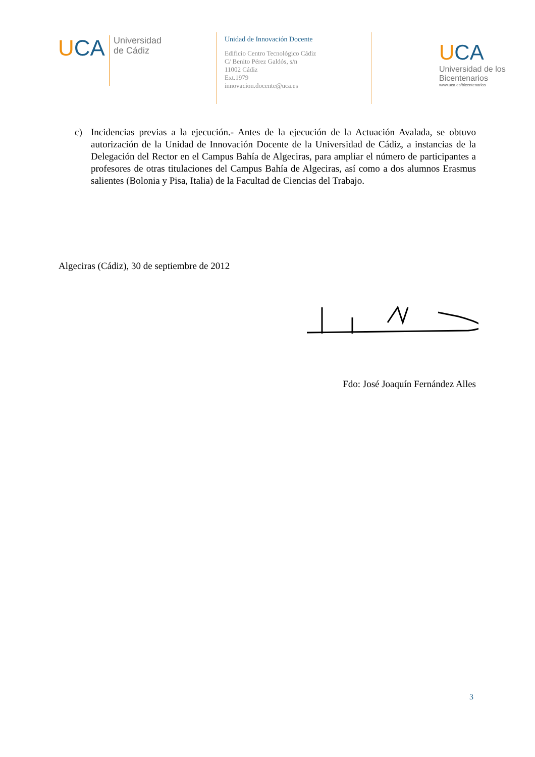UCA
Universidad
de Cádiz
Unidad de Innovación Docente
Edificio Centro Tecnológico Cádiz
C/ Benito Pérez Galdós, s/n
11002 Cádiz
Ext.1979
innovacion.docente@uca.es
UCA
Universidad de los Bicentenarios
www.uca.es/bicentenarios
c) Incidencias previas a la ejecución.- Antes de la ejecución de la Actuación Avalada, se obtuvo autorización de la Unidad de Innovación Docente de la Universidad de Cádiz, a instancias de la Delegación del Rector en el Campus Bahía de Algeciras, para ampliar el número de participantes a profesores de otras titulaciones del Campus Bahía de Algeciras, así como a dos alumnos Erasmus salientes (Bolonia y Pisa, Italia) de la Facultad de Ciencias del Trabajo.
Algeciras (Cádiz), 30 de septiembre de 2012
Fdo: José Joaquín Fernández Alles
3